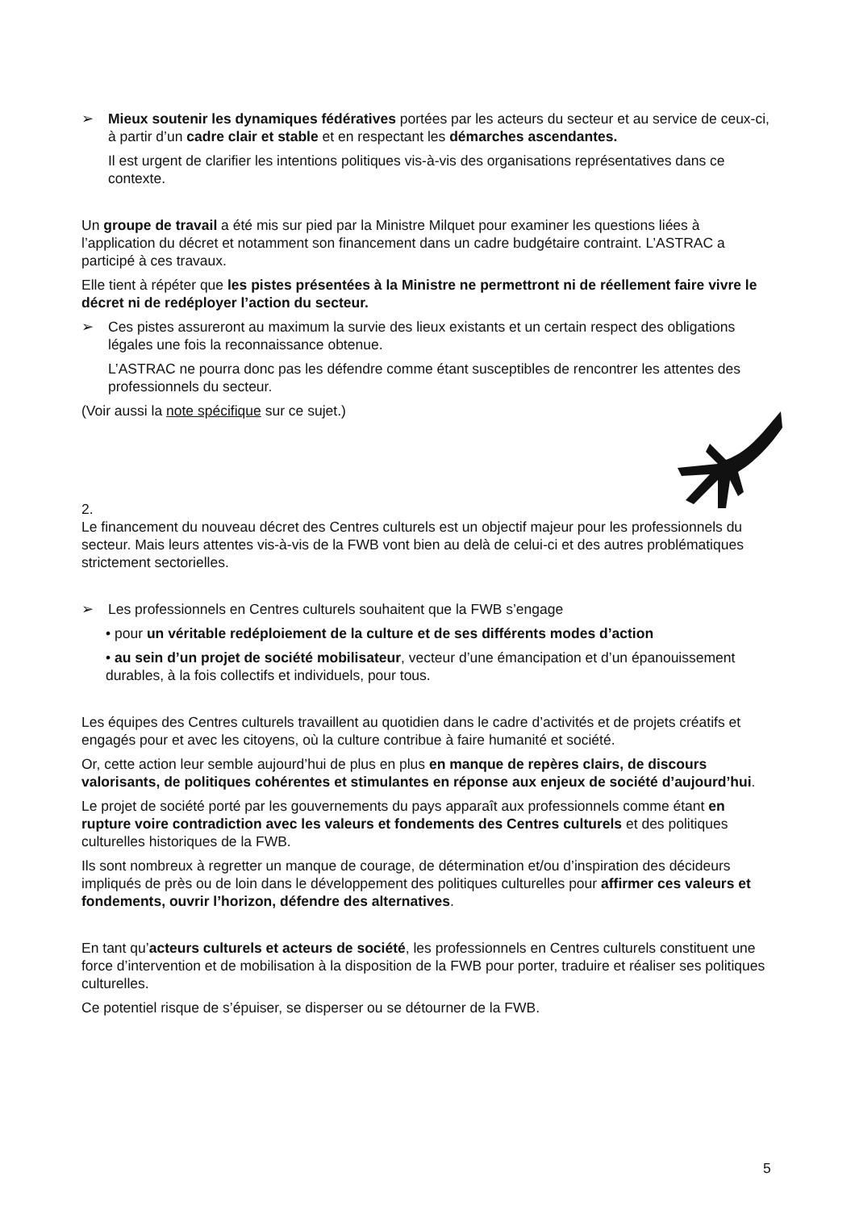➢ Mieux soutenir les dynamiques fédératives portées par les acteurs du secteur et au service de ceux-ci, à partir d’un cadre clair et stable et en respectant les démarches ascendantes.
Il est urgent de clarifier les intentions politiques vis-à-vis des organisations représentatives dans ce contexte.
Un groupe de travail a été mis sur pied par la Ministre Milquet pour examiner les questions liées à l’application du décret et notamment son financement dans un cadre budgétaire contraint. L’ASTRAC a participé à ces travaux.
Elle tient à répéter que les pistes présentées à la Ministre ne permettront ni de réellement faire vivre le décret ni de redéployer l’action du secteur.
➢ Ces pistes assureront au maximum la survie des lieux existants et un certain respect des obligations légales une fois la reconnaissance obtenue.
L’ASTRAC ne pourra donc pas les défendre comme étant susceptibles de rencontrer les attentes des professionnels du secteur.
(Voir aussi la note spécifique sur ce sujet.)
2.
Le financement du nouveau décret des Centres culturels est un objectif majeur pour les professionnels du secteur. Mais leurs attentes vis-à-vis de la FWB vont bien au delà de celui-ci et des autres problématiques strictement sectorielles.
➢ Les professionnels en Centres culturels souhaitent que la FWB s’engage
• pour un véritable redéploiement de la culture et de ses différents modes d’action
• au sein d’un projet de société mobilisateur, vecteur d’une émancipation et d’un épanouissement durables, à la fois collectifs et individuels, pour tous.
Les équipes des Centres culturels travaillent au quotidien dans le cadre d’activités et de projets créatifs et engagés pour et avec les citoyens, où la culture contribue à faire humanité et société.
Or, cette action leur semble aujourd’hui de plus en plus en manque de repères clairs, de discours valorisants, de politiques cohérentes et stimulantes en réponse aux enjeux de société d’aujourd’hui.
Le projet de société porté par les gouvernements du pays apparaît aux professionnels comme étant en rupture voire contradiction avec les valeurs et fondements des Centres culturels et des politiques culturelles historiques de la FWB.
Ils sont nombreux à regretter un manque de courage, de détermination et/ou d’inspiration des décideurs impliqués de près ou de loin dans le développement des politiques culturelles pour affirmer ces valeurs et fondements, ouvrir l’horizon, défendre des alternatives.
En tant qu’acteurs culturels et acteurs de société, les professionnels en Centres culturels constituent une force d’intervention et de mobilisation à la disposition de la FWB pour porter, traduire et réaliser ses politiques culturelles.
Ce potentiel risque de s’épuiser, se disperser ou se détourner de la FWB.
5